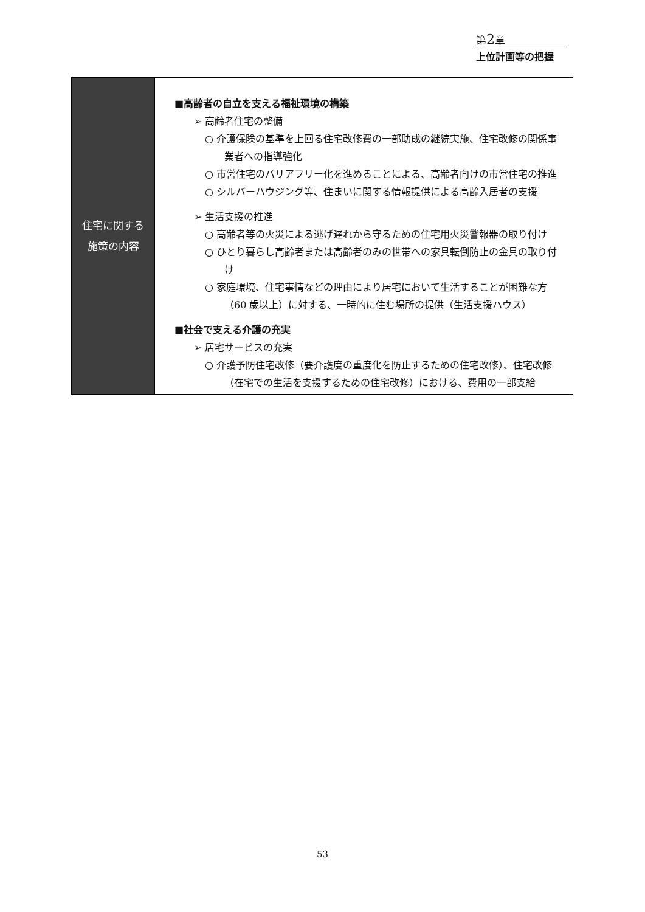第2章
上位計画等の把握
| 住宅に関する 施策の内容 | ■高齢者の自立を支える福祉環境の構築 ➢ 高齢者住宅の整備 ○ 介護保険の基準を上回る住宅改修費の一部助成の継続実施、住宅改修の関係事業者への指導強化 ○ 市営住宅のバリアフリー化を進めることによる、高齢者向けの市営住宅の推進 ○ シルバーハウジング等、住まいに関する情報提供による高齢入居者の支援 ➢ 生活支援の推進 ○ 高齢者等の火災による逃げ遅れから守るための住宅用火災警報器の取り付け ○ ひとり暮らし高齢者または高齢者のみの世帯への家具転倒防止の金具の取り付け ○ 家庭環境、住宅事情などの理由により居宅において生活することが困難な方（60 歳以上）に対する、一時的に住む場所の提供（生活支援ハウス） ■社会で支える介護の充実 ➢ 居宅サービスの充実 ○ 介護予防住宅改修（要介護度の重度化を防止するための住宅改修）、住宅改修（在宅での生活を支援するための住宅改修）における、費用の一部支給 |
53